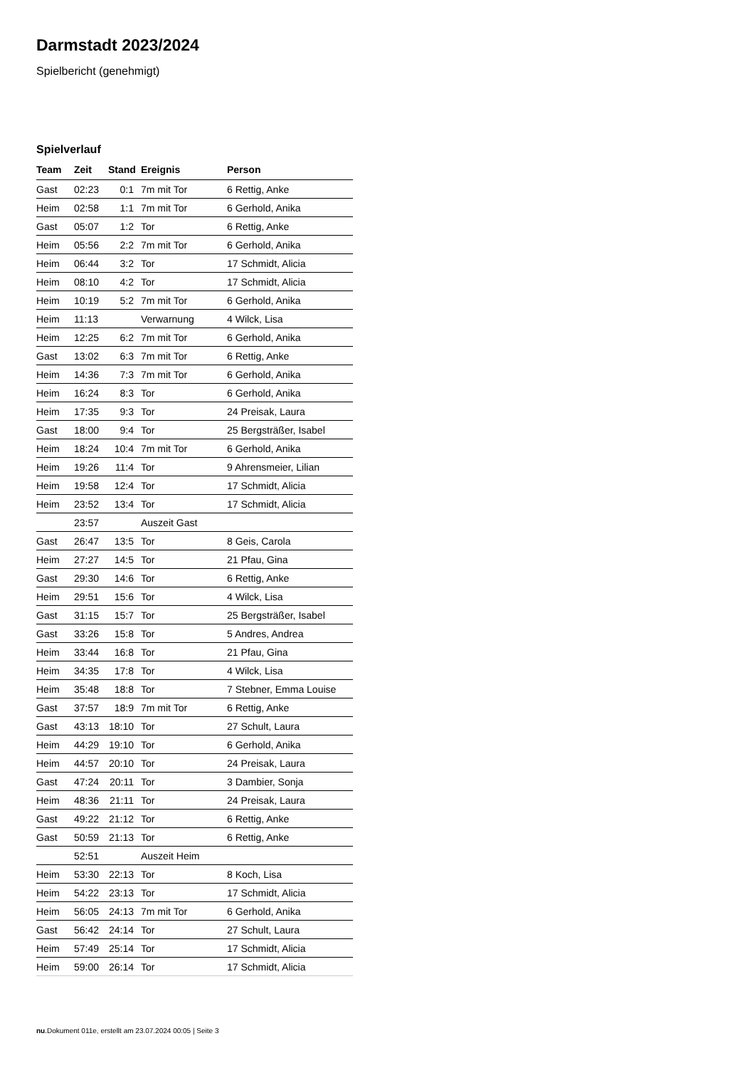Darmstadt 2023/2024
Spielbericht (genehmigt)
Spielverlauf
| Team | Zeit | Stand | Ereignis | Person |
| --- | --- | --- | --- | --- |
| Gast | 02:23 | 0:1 | 7m mit Tor | 6 Rettig, Anke |
| Heim | 02:58 | 1:1 | 7m mit Tor | 6 Gerhold, Anika |
| Gast | 05:07 | 1:2 | Tor | 6 Rettig, Anke |
| Heim | 05:56 | 2:2 | 7m mit Tor | 6 Gerhold, Anika |
| Heim | 06:44 | 3:2 | Tor | 17 Schmidt, Alicia |
| Heim | 08:10 | 4:2 | Tor | 17 Schmidt, Alicia |
| Heim | 10:19 | 5:2 | 7m mit Tor | 6 Gerhold, Anika |
| Heim | 11:13 | | Verwarnung | 4 Wilck, Lisa |
| Heim | 12:25 | 6:2 | 7m mit Tor | 6 Gerhold, Anika |
| Gast | 13:02 | 6:3 | 7m mit Tor | 6 Rettig, Anke |
| Heim | 14:36 | 7:3 | 7m mit Tor | 6 Gerhold, Anika |
| Heim | 16:24 | 8:3 | Tor | 6 Gerhold, Anika |
| Heim | 17:35 | 9:3 | Tor | 24 Preisak, Laura |
| Gast | 18:00 | 9:4 | Tor | 25 Bergsträßer, Isabel |
| Heim | 18:24 | 10:4 | 7m mit Tor | 6 Gerhold, Anika |
| Heim | 19:26 | 11:4 | Tor | 9 Ahrensmeier, Lilian |
| Heim | 19:58 | 12:4 | Tor | 17 Schmidt, Alicia |
| Heim | 23:52 | 13:4 | Tor | 17 Schmidt, Alicia |
| | 23:57 | | Auszeit Gast | |
| Gast | 26:47 | 13:5 | Tor | 8 Geis, Carola |
| Heim | 27:27 | 14:5 | Tor | 21 Pfau, Gina |
| Gast | 29:30 | 14:6 | Tor | 6 Rettig, Anke |
| Heim | 29:51 | 15:6 | Tor | 4 Wilck, Lisa |
| Gast | 31:15 | 15:7 | Tor | 25 Bergsträßer, Isabel |
| Gast | 33:26 | 15:8 | Tor | 5 Andres, Andrea |
| Heim | 33:44 | 16:8 | Tor | 21 Pfau, Gina |
| Heim | 34:35 | 17:8 | Tor | 4 Wilck, Lisa |
| Heim | 35:48 | 18:8 | Tor | 7 Stebner, Emma Louise |
| Gast | 37:57 | 18:9 | 7m mit Tor | 6 Rettig, Anke |
| Gast | 43:13 | 18:10 | Tor | 27 Schult, Laura |
| Heim | 44:29 | 19:10 | Tor | 6 Gerhold, Anika |
| Heim | 44:57 | 20:10 | Tor | 24 Preisak, Laura |
| Gast | 47:24 | 20:11 | Tor | 3 Dambier, Sonja |
| Heim | 48:36 | 21:11 | Tor | 24 Preisak, Laura |
| Gast | 49:22 | 21:12 | Tor | 6 Rettig, Anke |
| Gast | 50:59 | 21:13 | Tor | 6 Rettig, Anke |
| | 52:51 | | Auszeit Heim | |
| Heim | 53:30 | 22:13 | Tor | 8 Koch, Lisa |
| Heim | 54:22 | 23:13 | Tor | 17 Schmidt, Alicia |
| Heim | 56:05 | 24:13 | 7m mit Tor | 6 Gerhold, Anika |
| Gast | 56:42 | 24:14 | Tor | 27 Schult, Laura |
| Heim | 57:49 | 25:14 | Tor | 17 Schmidt, Alicia |
| Heim | 59:00 | 26:14 | Tor | 17 Schmidt, Alicia |
nu.Dokument 011e, erstellt am 23.07.2024 00:05 | Seite 3